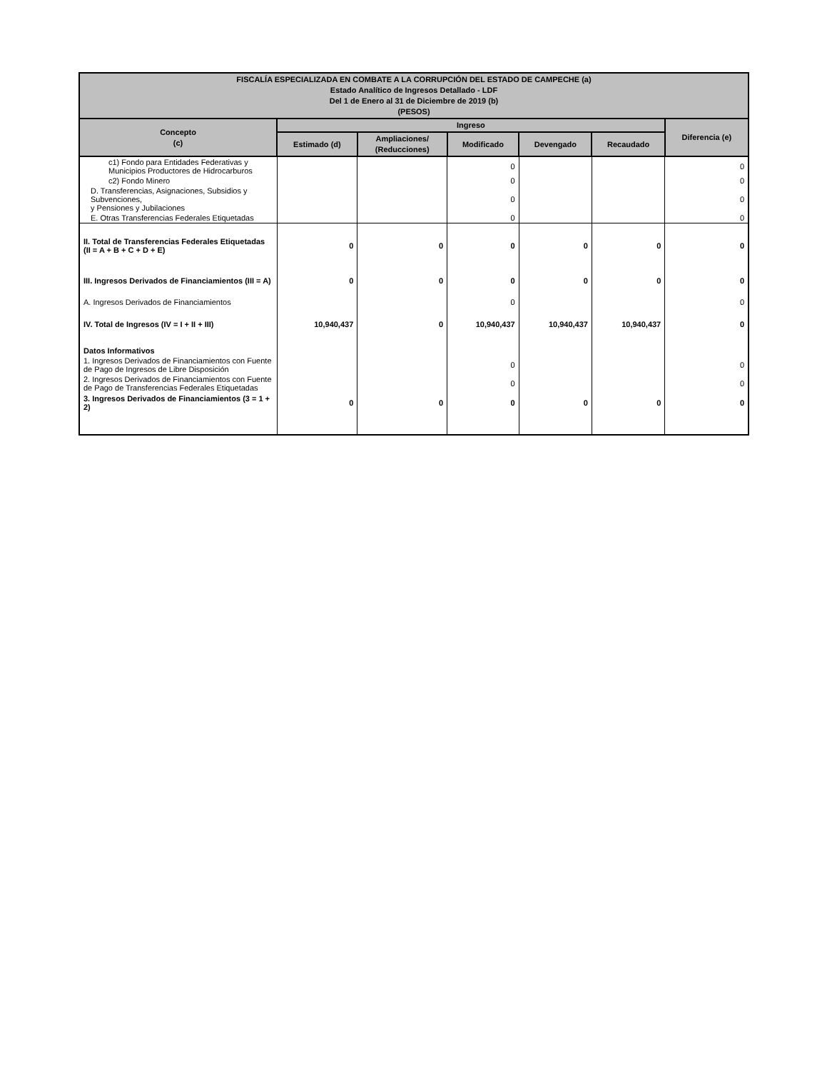| FISCALÍA ESPECIALIZADA EN COMBATE A LA CORRUPCIÓN DEL ESTADO DE CAMPECHE (a) Estado Analítico de Ingresos Detallado - LDF Del 1 de Enero al 31 de Diciembre de 2019 (b) (PESOS) | | | | | | |
| --- | --- | --- | --- | --- | --- | --- |
| Concepto (c) | Ingreso | | | | | Diferencia (e) |
| | Estimado (d) | Ampliaciones/ (Reducciones) | Modificado | Devengado | Recaudado | |
| c1) Fondo para Entidades Federativas y Municipios Productores de Hidrocarburos | | | 0 | | | 0 |
| c2) Fondo Minero | | | 0 | | | 0 |
| D. Transferencias, Asignaciones, Subsidios y Subvenciones, y Pensiones y Jubilaciones | | | 0 | | | 0 |
| E. Otras Transferencias Federales Etiquetadas | | | 0 | | | 0 |
| II. Total de Transferencias Federales Etiquetadas (II = A + B + C + D + E) | 0 | 0 | 0 | 0 | 0 | 0 |
| III. Ingresos Derivados de Financiamientos (III = A) | 0 | 0 | 0 | 0 | 0 | 0 |
| A. Ingresos Derivados de Financiamientos | | | 0 | | | 0 |
| IV. Total de Ingresos (IV = I + II + III) | 10,940,437 | 0 | 10,940,437 | 10,940,437 | 10,940,437 | 0 |
| Datos Informativos | | | | | | |
| 1. Ingresos Derivados de Financiamientos con Fuente de Pago de Ingresos de Libre Disposición | | | 0 | | | 0 |
| 2. Ingresos Derivados de Financiamientos con Fuente de Pago de Transferencias Federales Etiquetadas | | | 0 | | | 0 |
| 3. Ingresos Derivados de Financiamientos (3 = 1 + 2) | 0 | 0 | 0 | 0 | 0 | 0 |